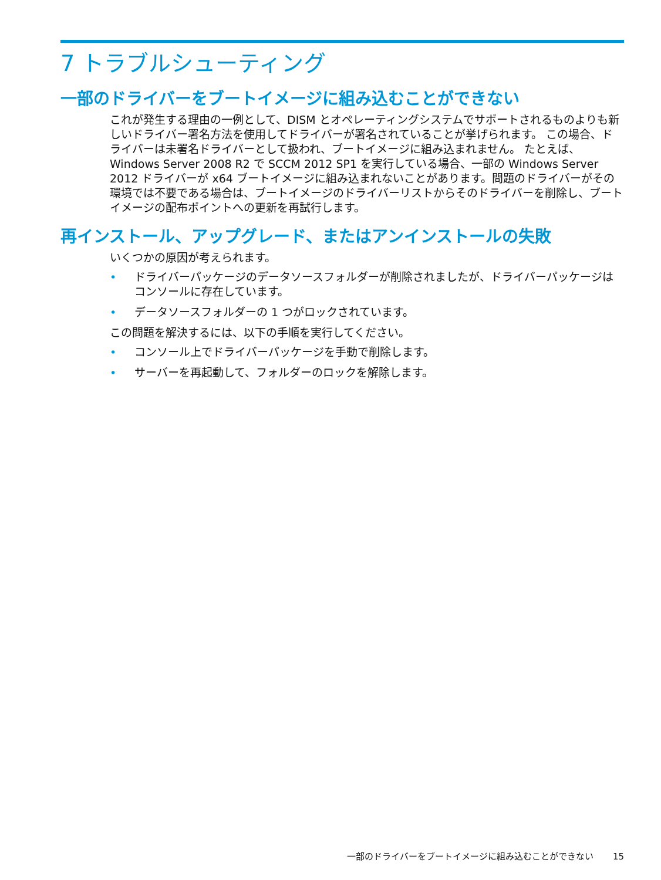7 トラブルシューティング
一部のドライバーをブートイメージに組み込むことができない
これが発生する理由の一例として、DISM とオペレーティングシステムでサポートされるものよりも新しいドライバー署名方法を使用してドライバーが署名されていることが挙げられます。 この場合、ドライバーは未署名ドライバーとして扱われ、ブートイメージに組み込まれません。 たとえば、Windows Server 2008 R2 で SCCM 2012 SP1 を実行している場合、一部の Windows Server 2012 ドライバーが x64 ブートイメージに組み込まれないことがあります。問題のドライバーがその環境では不要である場合は、ブートイメージのドライバーリストからそのドライバーを削除し、ブートイメージの配布ポイントへの更新を再試行します。
再インストール、アップグレード、またはアンインストールの失敗
いくつかの原因が考えられます。
• ドライバーパッケージのデータソースフォルダーが削除されましたが、ドライバーパッケージはコンソールに存在しています。
• データソースフォルダーの 1 つがロックされています。
この問題を解決するには、以下の手順を実行してください。
• コンソール上でドライバーパッケージを手動で削除します。
• サーバーを再起動して、フォルダーのロックを解除します。
一部のドライバーをブートイメージに組み込むことができない 15